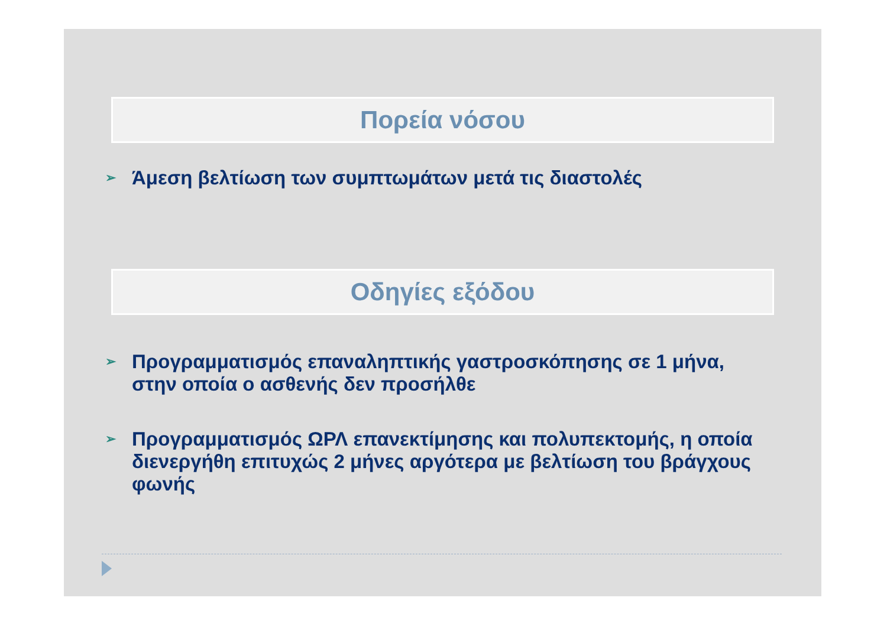Πορεία νόσου
➢ Άμεση βελτίωση των συμπτωμάτων μετά τις διαστολές
Οδηγίες εξόδου
➢ Προγραμματισμός επαναληπτικής γαστροσκόπησης σε 1 μήνα, στην οποία ο ασθενής δεν προσήλθε
➢ Προγραμματισμός ΩΡΛ επανεκτίμησης και πολυπεκτομής, η οποία διενεργήθη επιτυχώς 2 μήνες αργότερα με βελτίωση του βράγχους φωνής